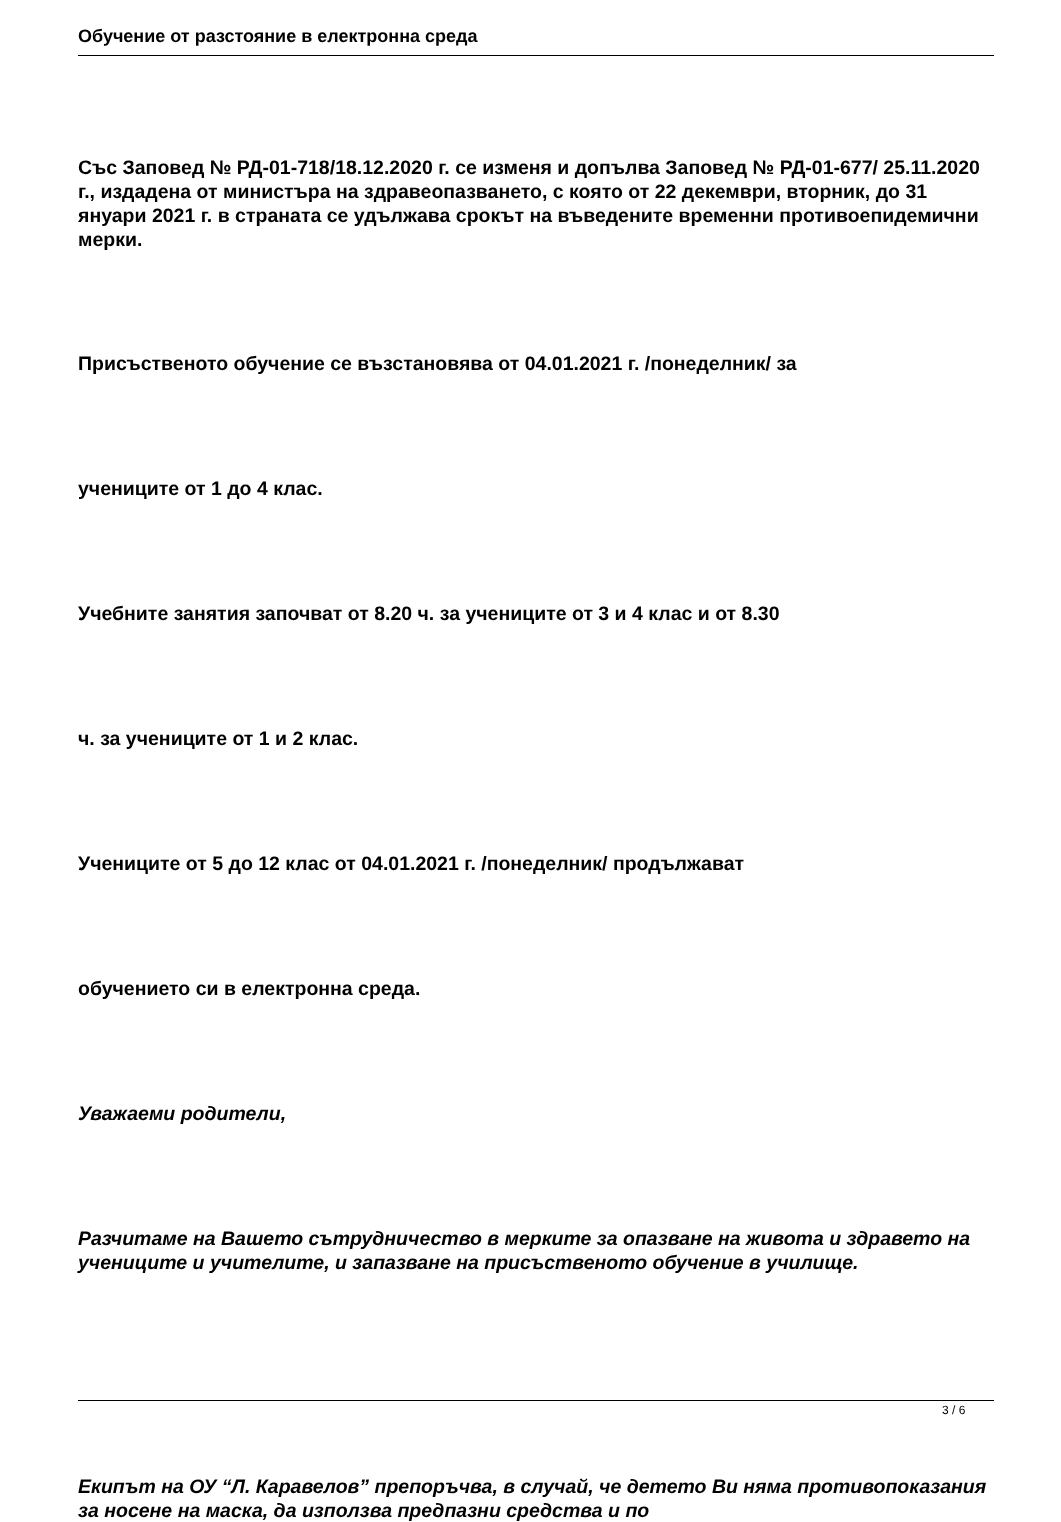Обучение от разстояние в електронна среда
Със Заповед № РД-01-718/18.12.2020 г. се изменя и допълва Заповед № РД-01-677/ 25.11.2020 г., издадена от министъра на здравеопазването, с която от 22 декември, вторник, до 31 януари 2021 г. в страната се удължава срокът на въведените временни противоепидемични мерки.
Присъственото обучение се възстановява от 04.01.2021 г. /понеделник/ за
учениците от 1 до 4 клас.
Учебните занятия започват от 8.20 ч. за учениците от 3 и 4 клас и от 8.30
ч. за учениците от 1 и 2 клас.
Учениците от 5 до 12 клас от 04.01.2021 г. /понеделник/ продължават
обучението си в електронна среда.
Уважаеми родители,
Разчитаме на Вашето сътрудничество в мерките за опазване на живота и здравето на учениците и учителите, и запазване на присъственото обучение в училище.
Екипът на ОУ “Л. Каравелов” препоръчва, в случай, че детето Ви няма противопоказания за носене на маска, да използва предпазни средства и по
3 / 6